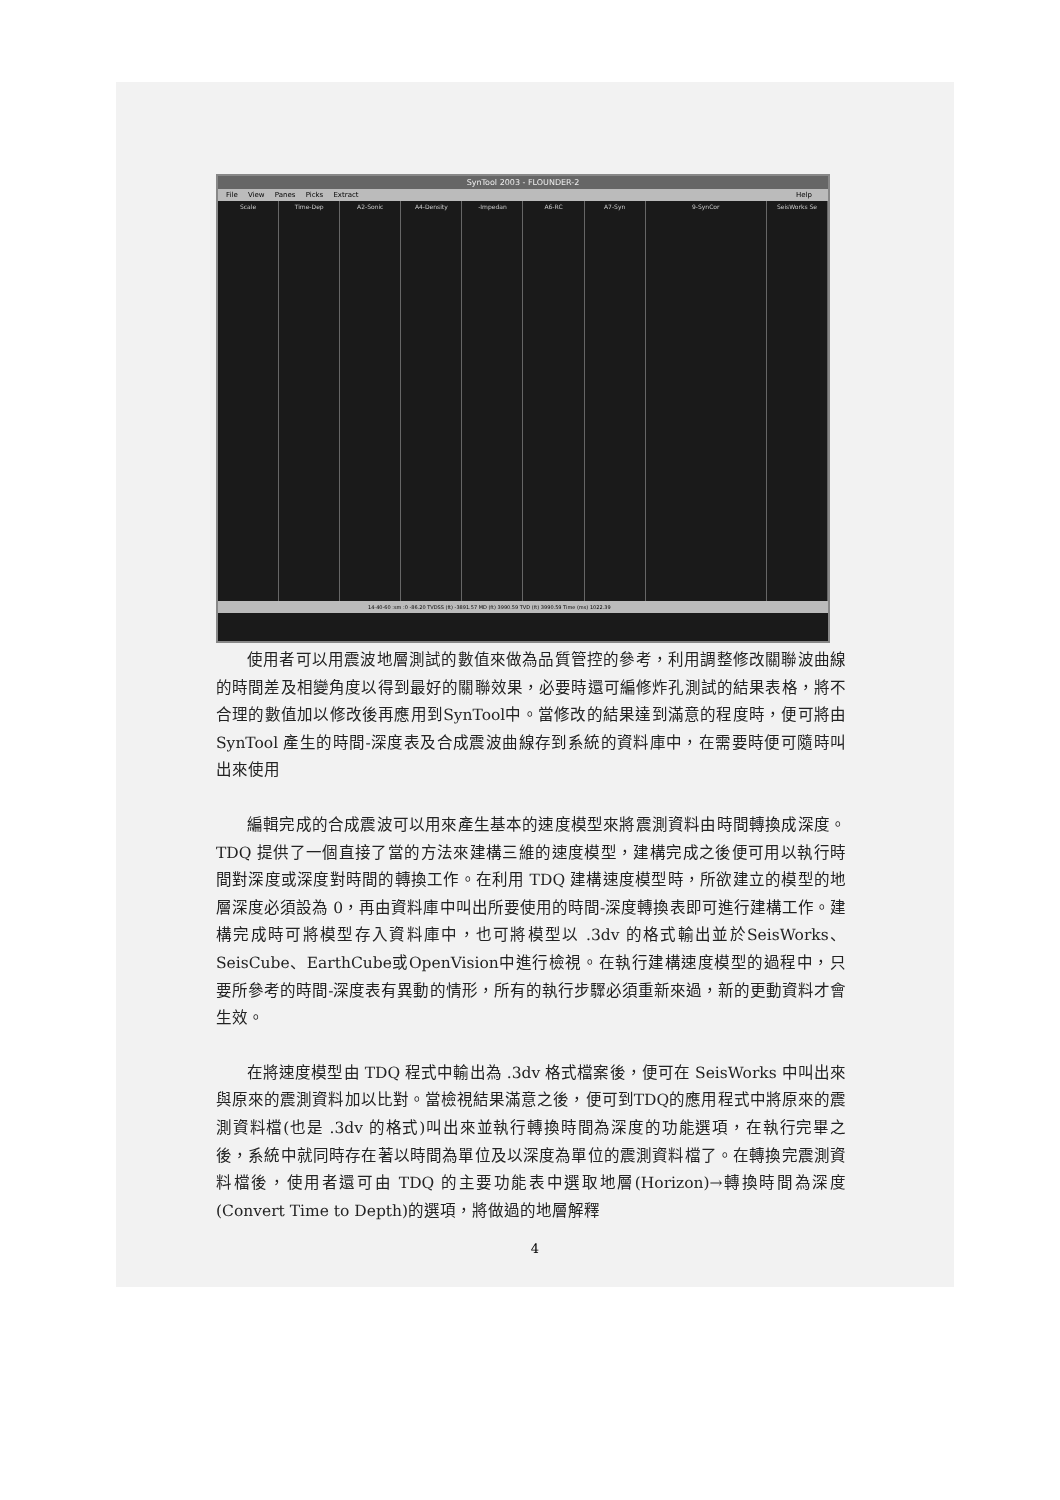SynTool 2003 - FLOUNDER-2
File View Panes Picks Extract Help
Scale Time-Dep A2-Sonic A4-Density -Impedan A6-RC A7-Syn 9-SynCor SeisWorks Se
14-40-60 :sm :0 -86.20 TVDSS (ft) -3891.57 MD (ft) 3990.59 TVD (ft) 3990.59 Time (ms) 1022.39
使用者可以用震波地層測試的數值來做為品質管控的參考，利用調整修改關聯波曲線的時間差及相變角度以得到最好的關聯效果，必要時還可編修炸孔測試的結果表格，將不合理的數值加以修改後再應用到SynTool中。當修改的結果達到滿意的程度時，便可將由 SynTool 產生的時間-深度表及合成震波曲線存到系統的資料庫中，在需要時便可隨時叫出來使用
編輯完成的合成震波可以用來產生基本的速度模型來將震測資料由時間轉換成深度。TDQ 提供了一個直接了當的方法來建構三維的速度模型，建構完成之後便可用以執行時間對深度或深度對時間的轉換工作。在利用 TDQ 建構速度模型時，所欲建立的模型的地層深度必須設為 0，再由資料庫中叫出所要使用的時間-深度轉換表即可進行建構工作。建構完成時可將模型存入資料庫中，也可將模型以 .3dv 的格式輸出並於SeisWorks、SeisCube、EarthCube或OpenVision中進行檢視。在執行建構速度模型的過程中，只要所參考的時間-深度表有異動的情形，所有的執行步驟必須重新來過，新的更動資料才會生效。
在將速度模型由 TDQ 程式中輸出為 .3dv 格式檔案後，便可在 SeisWorks 中叫出來與原來的震測資料加以比對。當檢視結果滿意之後，便可到TDQ的應用程式中將原來的震測資料檔(也是 .3dv 的格式)叫出來並執行轉換時間為深度的功能選項，在執行完畢之後，系統中就同時存在著以時間為單位及以深度為單位的震測資料檔了。在轉換完震測資料檔後，使用者還可由 TDQ 的主要功能表中選取地層(Horizon)→轉換時間為深度(Convert Time to Depth)的選項，將做過的地層解釋
4